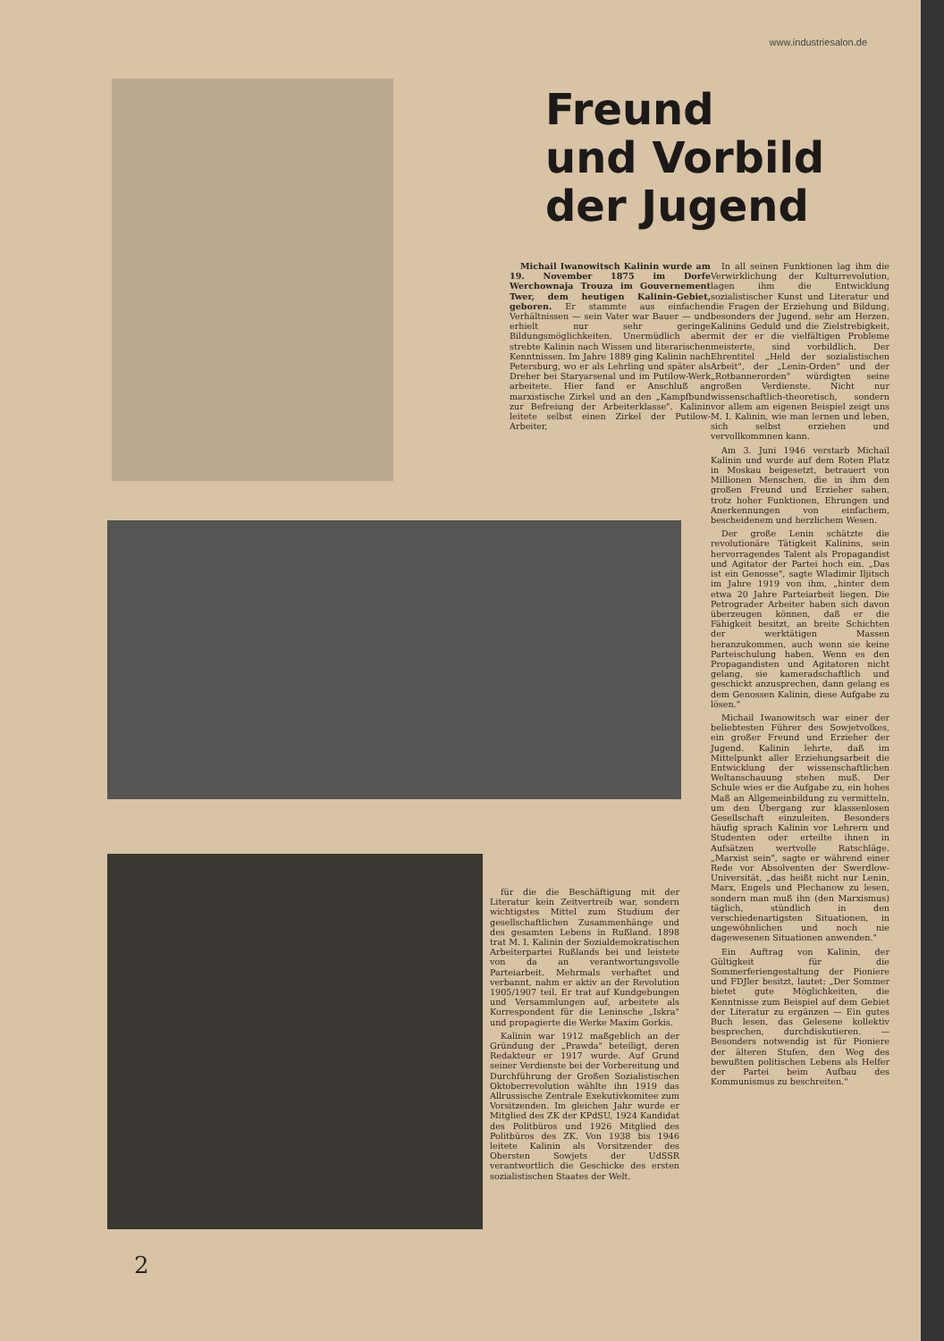www.industriesalon.de
Freund
und Vorbild
der Jugend
Michail Iwanowitsch Kalinin wurde am 19. November 1875 im Dorfe Werchownaja Trouza im Gouvernement Twer, dem heutigen Kalinin-Gebiet, geboren. Er stammte aus einfachen Verhältnissen — sein Vater war Bauer — und erhielt nur sehr geringe Bildungsmöglichkeiten. Unermüdlich aber strebte Kalinin nach Wissen und literarischen Kenntnissen. Im Jahre 1889 ging Kalinin nach Petersburg, wo er als Lehrling und später als Dreher bei Staryarsenal und im Putilow-Werk arbeitete. Hier fand er Anschluß an marxistische Zirkel und an den „Kampfbund zur Befreiung der Arbeiterklasse". Kalinin leitete selbst einen Zirkel der Putilow-Arbeiter,
In all seinen Funktionen lag ihm die Verwirklichung der Kulturrevolution, lagen ihm die Entwicklung sozialistischer Kunst und Literatur und die Fragen der Erziehung und Bildung, besonders der Jugend, sehr am Herzen. Kalinins Geduld und die Zielstrebigkeit, mit der er die vielfältigen Probleme meisterte, sind vorbildlich. Der Ehrentitel „Held der sozialistischen Arbeit", der „Lenin-Orden" und der „Rotbannerorden" würdigten seine großen Verdienste. Nicht nur wissenschaftlich-theoretisch, sondern vor allem am eigenen Beispiel zeigt uns M. I. Kalinin, wie man lernen und leben, sich selbst erziehen und vervollkommnen kann.
Am 3. Juni 1946 verstarb Michail Kalinin und wurde auf dem Roten Platz in Moskau beigesetzt, betrauert von Millionen Menschen, die in ihm den großen Freund und Erzieher sahen, trotz hoher Funktionen, Ehrungen und Anerkennungen von einfachem, bescheidenem und herzlichem Wesen.
Der große Lenin schätzte die revolutionäre Tätigkeit Kalinins, sein hervorragendes Talent als Propagandist und Agitator der Partei hoch ein. „Das ist ein Genosse", sagte Wladimir Iljitsch im Jahre 1919 von ihm, „hinter dem etwa 20 Jahre Parteiarbeit liegen. Die Petrograder Arbeiter haben sich davon überzeugen können, daß er die Fähigkeit besitzt, an breite Schichten der werktätigen Massen heranzukommen, auch wenn sie keine Parteischulung haben. Wenn es den Propagandisten und Agitatoren nicht gelang, sie kameradschaftlich und geschickt anzusprechen, dann gelang es dem Genossen Kalinin, diese Aufgabe zu lösen."
Michail Iwanowitsch war einer der beliebtesten Führer des Sowjetvolkes, ein großer Freund und Erzieher der Jugend. Kalinin lehrte, daß im Mittelpunkt aller Erziehungsarbeit die Entwicklung der wissenschaftlichen Weltanschauung stehen muß. Der Schule wies er die Aufgabe zu, ein hohes Maß an Allgemeinbildung zu vermitteln, um den Übergang zur klassenlosen Gesellschaft einzuleiten. Besonders häufig sprach Kalinin vor Lehrern und Studenten oder erteilte ihnen in Aufsätzen wertvolle Ratschläge. „Marxist sein", sagte er während einer Rede vor Absolventen der Swerdlow-Universität, „das heißt nicht nur Lenin, Marx, Engels und Plechanow zu lesen, sondern man muß ihn (den Marxismus) täglich, stündlich in den verschiedenartigsten Situationen, in ungewöhnlichen und noch nie dagewesenen Situationen anwenden."
Ein Auftrag von Kalinin, der Gültigkeit für die Sommerferiengestaltung der Pioniere und FDJler besitzt, lautet: „Der Sommer bietet gute Möglichkeiten, die Kenntnisse zum Beispiel auf dem Gebiet der Literatur zu ergänzen — Ein gutes Buch lesen, das Gelesene kollektiv besprechen, durchdiskutieren. — Besonders notwendig ist für Pioniere der älteren Stufen, den Weg des bewußten politischen Lebens als Helfer der Partei beim Aufbau des Kommunismus zu beschreiten."
für die die Beschäftigung mit der Literatur kein Zeitvertreib war, sondern wichtigstes Mittel zum Studium der gesellschaftlichen Zusammenhänge und des gesamten Lebens in Rußland. 1898 trat M. I. Kalinin der Sozialdemokratischen Arbeiterpartei Rußlands bei und leistete von da an verantwortungsvolle Parteiarbeit. Mehrmals verhaftet und verbannt, nahm er aktiv an der Revolution 1905/1907 teil. Er trat auf Kundgebungen und Versammlungen auf, arbeitete als Korrespondent für die Leninsche „Iskra" und propagierte die Werke Maxim Gorkis.
Kalinin war 1912 maßgeblich an der Gründung der „Prawda" beteiligt, deren Redakteur er 1917 wurde. Auf Grund seiner Verdienste bei der Vorbereitung und Durchführung der Großen Sozialistischen Oktoberrevolution wählte ihn 1919 das Allrussische Zentrale Exekutivkomitee zum Vorsitzenden. Im gleichen Jahr wurde er Mitglied des ZK der KPdSU, 1924 Kandidat des Politbüros und 1926 Mitglied des Politbüros des ZK. Von 1938 bis 1946 leitete Kalinin als Vorsitzender des Obersten Sowjets der UdSSR verantwortlich die Geschicke des ersten sozialistischen Staates der Welt.
2